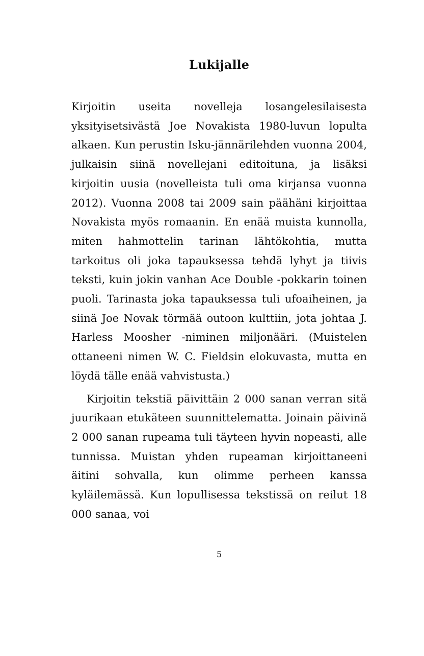Lukijalle
Kirjoitin useita novelleja losangelesilaisesta yksityisetsivästä Joe Novakista 1980-luvun lopulta alkaen. Kun perustin Isku-jännärilehden vuonna 2004, julkaisin siinä novellejani editoituna, ja lisäksi kirjoitin uusia (novelleista tuli oma kirjansa vuonna 2012). Vuonna 2008 tai 2009 sain päähäni kirjoittaa Novakista myös romaanin. En enää muista kunnolla, miten hahmottelin tarinan lähtökohtia, mutta tarkoitus oli joka tapauksessa tehdä lyhyt ja tiivis teksti, kuin jokin vanhan Ace Double -pokkarin toinen puoli. Tarinasta joka tapauksessa tuli ufoaiheinen, ja siinä Joe Novak törmää outoon kulttiin, jota johtaa J. Harless Moosher -niminen miljonääri. (Muistelen ottaneeni nimen W. C. Fieldsin elokuvasta, mutta en löydä tälle enää vahvistusta.)
Kirjoitin tekstiä päivittäin 2 000 sanan verran sitä juurikaan etukäteen suunnittelematta. Joinain päivinä 2 000 sanan rupeama tuli täyteen hyvin nopeasti, alle tunnissa. Muistan yhden rupeaman kirjoittaneeni äitini sohvalla, kun olimme perheen kanssa kyläilemässä. Kun lopullisessa tekstissä on reilut 18 000 sanaa, voi
5